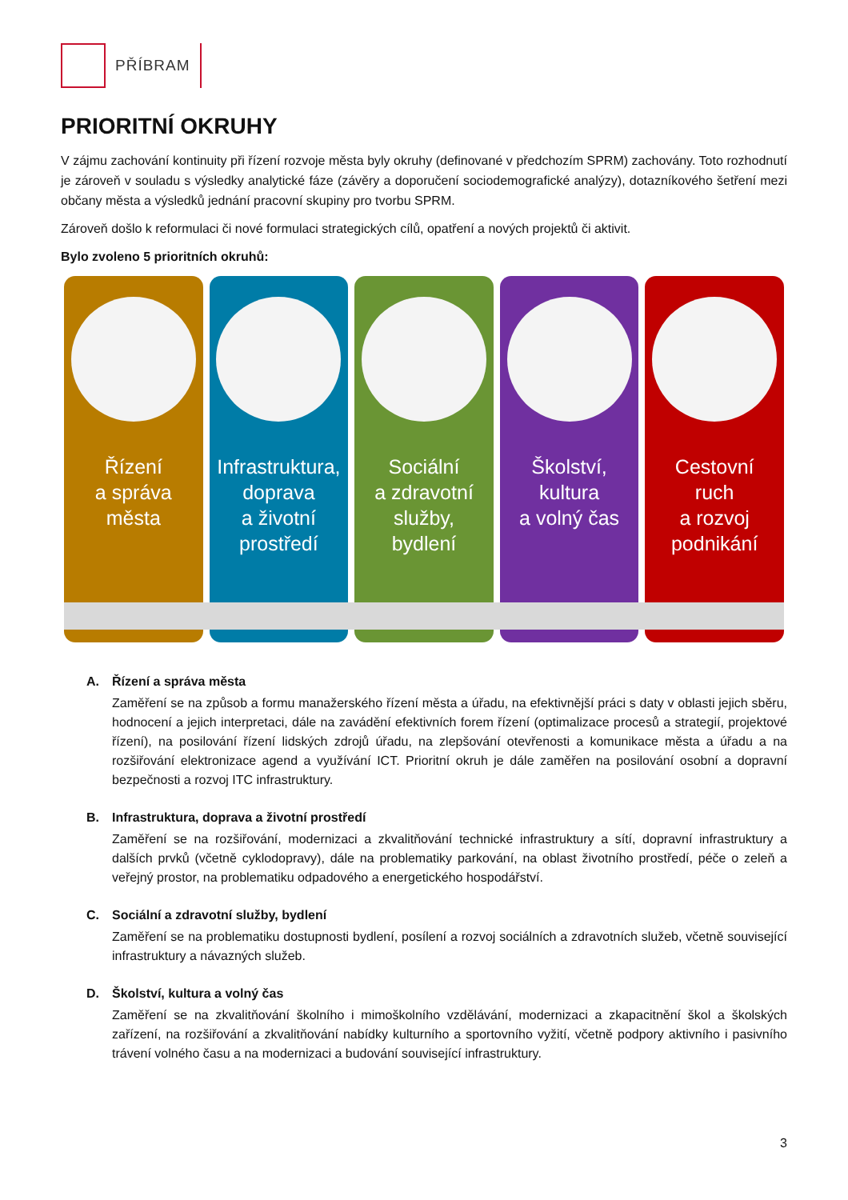PŘÍBRAM
PRIORITNÍ OKRUHY
V zájmu zachování kontinuity při řízení rozvoje města byly okruhy (definované v předchozím SPRM) zachovány. Toto rozhodnutí je zároveň v souladu s výsledky analytické fáze (závěry a doporučení sociodemografické analýzy), dotazníkového šetření mezi občany města a výsledků jednání pracovní skupiny pro tvorbu SPRM.
Zároveň došlo k reformulaci či nové formulaci strategických cílů, opatření a nových projektů či aktivit.
Bylo zvoleno 5 prioritních okruhů:
Řízení
a správa
města
Infrastruktura,
doprava
a životní
prostředí
Sociální
a zdravotní
služby,
bydlení
Školství,
kultura
a volný čas
Cestovní
ruch
a rozvoj
podnikání
A. Řízení a správa města
Zaměření se na způsob a formu manažerského řízení města a úřadu, na efektivnější práci s daty v oblasti jejich sběru, hodnocení a jejich interpretaci, dále na zavádění efektivních forem řízení (optimalizace procesů a strategií, projektové řízení), na posilování řízení lidských zdrojů úřadu, na zlepšování otevřenosti a komunikace města a úřadu a na rozšiřování elektronizace agend a využívání ICT. Prioritní okruh je dále zaměřen na posilování osobní a dopravní bezpečnosti a rozvoj ITC infrastruktury.
B. Infrastruktura, doprava a životní prostředí
Zaměření se na rozšiřování, modernizaci a zkvalitňování technické infrastruktury a sítí, dopravní infrastruktury a dalších prvků (včetně cyklodopravy), dále na problematiky parkování, na oblast životního prostředí, péče o zeleň a veřejný prostor, na problematiku odpadového a energetického hospodářství.
C. Sociální a zdravotní služby, bydlení
Zaměření se na problematiku dostupnosti bydlení, posílení a rozvoj sociálních a zdravotních služeb, včetně související infrastruktury a návazných služeb.
D. Školství, kultura a volný čas
Zaměření se na zkvalitňování školního i mimoškolního vzdělávání, modernizaci a zkapacitnění škol a školských zařízení, na rozšiřování a zkvalitňování nabídky kulturního a sportovního vyžití, včetně podpory aktivního i pasivního trávení volného času a na modernizaci a budování související infrastruktury.
3